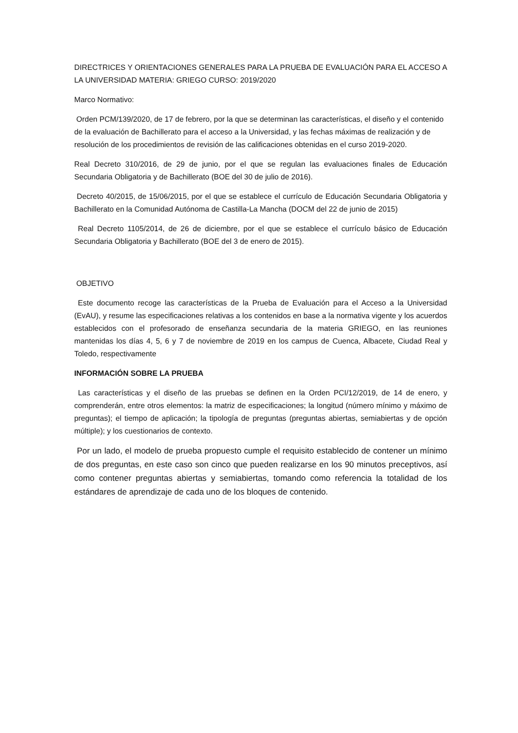DIRECTRICES Y ORIENTACIONES GENERALES PARA LA PRUEBA DE EVALUACIÓN PARA EL ACCESO A LA UNIVERSIDAD MATERIA: GRIEGO CURSO: 2019/2020
Marco Normativo:
Orden PCM/139/2020, de 17 de febrero, por la que se determinan las características, el diseño y el contenido de la evaluación de Bachillerato para el acceso a la Universidad, y las fechas máximas de realización y de resolución de los procedimientos de revisión de las calificaciones obtenidas en el curso 2019-2020.
Real Decreto 310/2016, de 29 de junio, por el que se regulan las evaluaciones finales de Educación Secundaria Obligatoria y de Bachillerato (BOE del 30 de julio de 2016).
Decreto 40/2015, de 15/06/2015, por el que se establece el currículo de Educación Secundaria Obligatoria y Bachillerato en la Comunidad Autónoma de Castilla-La Mancha (DOCM del 22 de junio de 2015)
Real Decreto 1105/2014, de 26 de diciembre, por el que se establece el currículo básico de Educación Secundaria Obligatoria y Bachillerato (BOE del 3 de enero de 2015).
OBJETIVO
Este documento recoge las características de la Prueba de Evaluación para el Acceso a la Universidad (EvAU), y resume las especificaciones relativas a los contenidos en base a la normativa vigente y los acuerdos establecidos con el profesorado de enseñanza secundaria de la materia GRIEGO, en las reuniones mantenidas los días 4, 5, 6 y 7 de noviembre de 2019 en los campus de Cuenca, Albacete, Ciudad Real y Toledo, respectivamente
INFORMACIÓN SOBRE LA PRUEBA
Las características y el diseño de las pruebas se definen en la Orden PCI/12/2019, de 14 de enero, y comprenderán, entre otros elementos: la matriz de especificaciones; la longitud (número mínimo y máximo de preguntas); el tiempo de aplicación; la tipología de preguntas (preguntas abiertas, semiabiertas y de opción múltiple); y los cuestionarios de contexto.
Por un lado, el modelo de prueba propuesto cumple el requisito establecido de contener un mínimo de dos preguntas, en este caso son cinco que pueden realizarse en los 90 minutos preceptivos, así como contener preguntas abiertas y semiabiertas, tomando como referencia la totalidad de los estándares de aprendizaje de cada uno de los bloques de contenido.